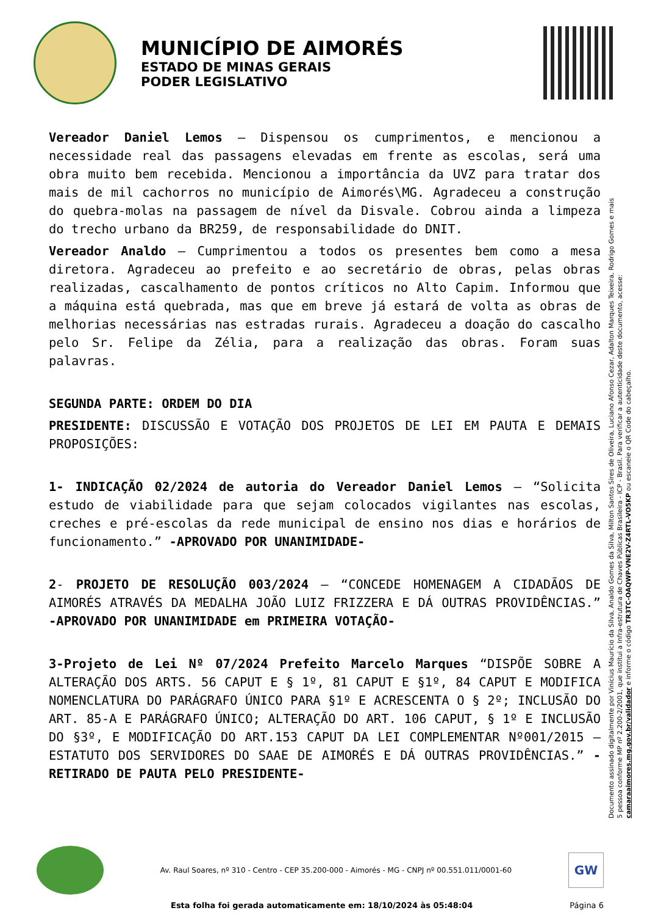MUNICÍPIO DE AIMORÉS
ESTADO DE MINAS GERAIS
PODER LEGISLATIVO
Vereador Daniel Lemos – Dispensou os cumprimentos, e mencionou a necessidade real das passagens elevadas em frente as escolas, será uma obra muito bem recebida. Mencionou a importância da UVZ para tratar dos mais de mil cachorros no município de Aimorés\MG. Agradeceu a construção do quebra-molas na passagem de nível da Disvale. Cobrou ainda a limpeza do trecho urbano da BR259, de responsabilidade do DNIT.
Vereador Analdo – Cumprimentou a todos os presentes bem como a mesa diretora. Agradeceu ao prefeito e ao secretário de obras, pelas obras realizadas, cascalhamento de pontos críticos no Alto Capim. Informou que a máquina está quebrada, mas que em breve já estará de volta as obras de melhorias necessárias nas estradas rurais. Agradeceu a doação do cascalho pelo Sr. Felipe da Zélia, para a realização das obras. Foram suas palavras.
SEGUNDA PARTE: ORDEM DO DIA
PRESIDENTE: DISCUSSÃO E VOTAÇÃO DOS PROJETOS DE LEI EM PAUTA E DEMAIS PROPOSIÇÕES:
1- INDICAÇÃO 02/2024 de autoria do Vereador Daniel Lemos – “Solicita estudo de viabilidade para que sejam colocados vigilantes nas escolas, creches e pré-escolas da rede municipal de ensino nos dias e horários de funcionamento.” -APROVADO POR UNANIMIDADE-
2- PROJETO DE RESOLUÇÃO 003/2024 – “CONCEDE HOMENAGEM A CIDADÃOS DE AIMORÉS ATRAVÉS DA MEDALHA JOÃO LUIZ FRIZZERA E DÁ OUTRAS PROVIDÊNCIAS.” -APROVADO POR UNANIMIDADE em PRIMEIRA VOTAÇÃO-
3-Projeto de Lei Nº 07/2024 Prefeito Marcelo Marques “DISPÕE SOBRE A ALTERAÇÃO DOS ARTS. 56 CAPUT E § 1º, 81 CAPUT E §1º, 84 CAPUT E MODIFICA NOMENCLATURA DO PARÁGRAFO ÚNICO PARA §1º E ACRESCENTA O § 2º; INCLUSÃO DO ART. 85-A E PARÁGRAFO ÚNICO; ALTERAÇÃO DO ART. 106 CAPUT, § 1º E INCLUSÃO DO §3º, E MODIFICAÇÃO DO ART.153 CAPUT DA LEI COMPLEMENTAR Nº001/2015 – ESTATUTO DOS SERVIDORES DO SAAE DE AIMORÉS E DÁ OUTRAS PROVIDÊNCIAS.” -RETIRADO DE PAUTA PELO PRESIDENTE-
Documento assinado digitalmente por Vinícius Maurício da Silva, Analdo Gomes da Silva, Milton Santos Sires de Oliveira, Luciano Afonso Cezar, Adalton Marques Teixeira, Rodrigo Gomes e mais 5 pessoa conforme MP nº 2.200-2/2001, que institui a Infra-estrutura de Chaves Públicas Brasileira - ICP - Brasil. Para verificar a autenticidade deste documento, acesse: camaraaimores.mg.gov.br/validador e informe o código TR3TC-OAQWP-VNE2V-Z4RTL-VO5KP ou escaneie o QR Code do cabeçalho.
Av. Raul Soares, nº 310 - Centro - CEP 35.200-000 - Aimorés - MG - CNPJ nº 00.551.011/0001-60
GW
Esta folha foi gerada automaticamente em: 18/10/2024 às 05:48:04 Página 6